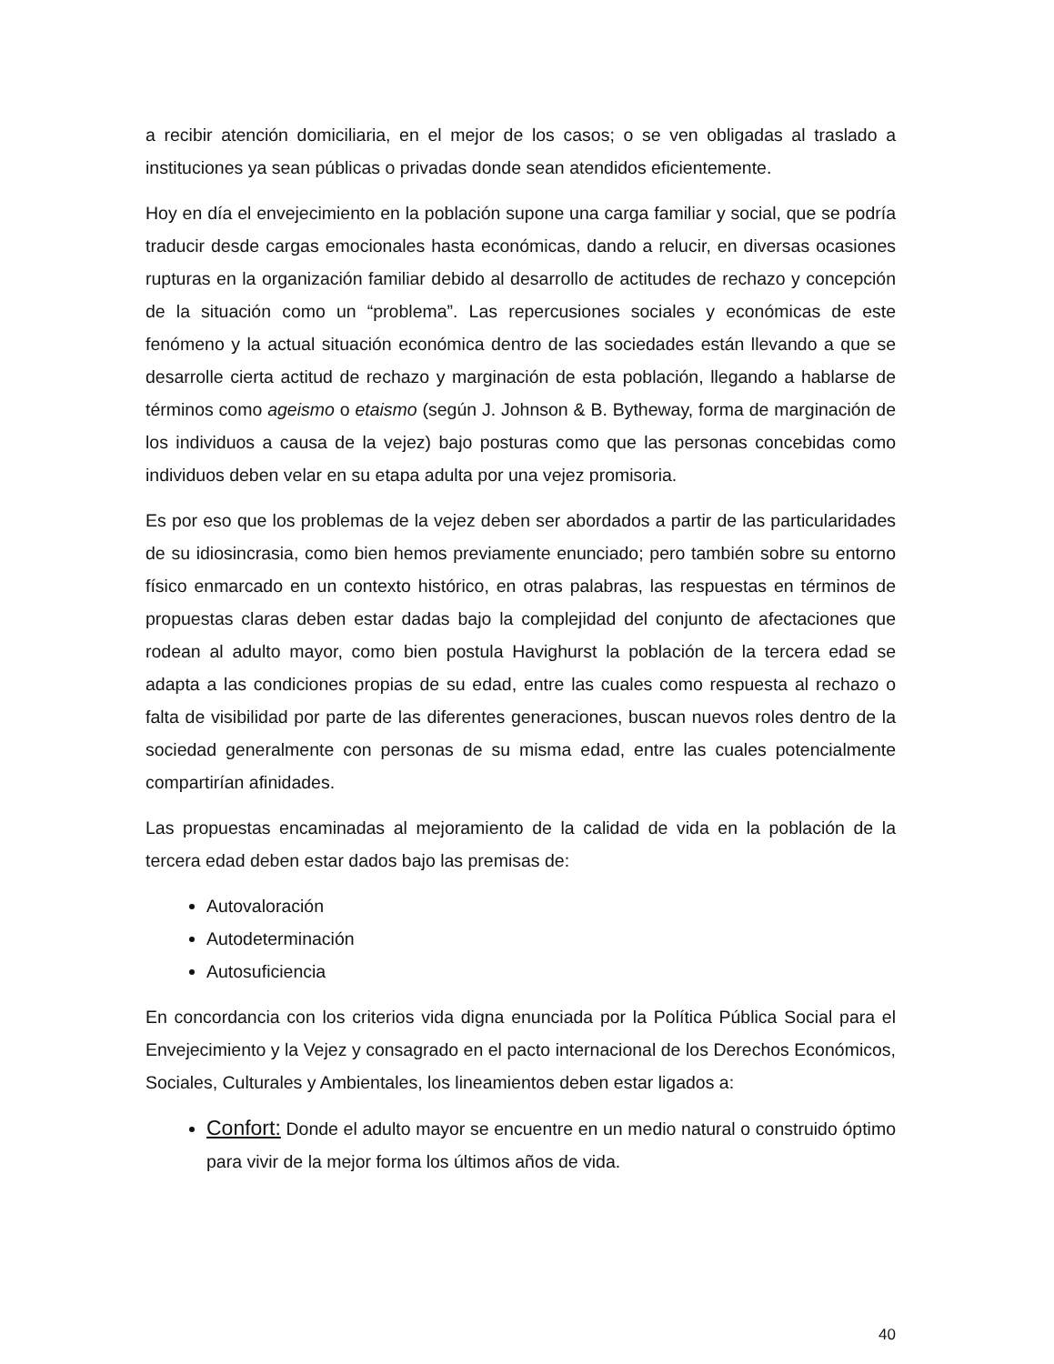a recibir atención domiciliaria, en el mejor de los casos; o se ven obligadas al traslado a instituciones ya sean públicas o privadas donde sean atendidos eficientemente.
Hoy en día el envejecimiento en la población supone una carga familiar y social, que se podría traducir desde cargas emocionales hasta económicas, dando a relucir, en diversas ocasiones rupturas en la organización familiar debido al desarrollo de actitudes de rechazo y concepción de la situación como un “problema”. Las repercusiones sociales y económicas de este fenómeno y la actual situación económica dentro de las sociedades están llevando a que se desarrolle cierta actitud de rechazo y marginación de esta población, llegando a hablarse de términos como ageismo o etaismo (según J. Johnson & B. Bytheway, forma de marginación de los individuos a causa de la vejez) bajo posturas como que las personas concebidas como individuos deben velar en su etapa adulta por una vejez promisoria.
Es por eso que los problemas de la vejez deben ser abordados a partir de las particularidades de su idiosincrasia, como bien hemos previamente enunciado; pero también sobre su entorno físico enmarcado en un contexto histórico, en otras palabras, las respuestas en términos de propuestas claras deben estar dadas bajo la complejidad del conjunto de afectaciones que rodean al adulto mayor, como bien postula Havighurst la población de la tercera edad se adapta a las condiciones propias de su edad, entre las cuales como respuesta al rechazo o falta de visibilidad por parte de las diferentes generaciones, buscan nuevos roles dentro de la sociedad generalmente con personas de su misma edad, entre las cuales potencialmente compartirían afinidades.
Las propuestas encaminadas al mejoramiento de la calidad de vida en la población de la tercera edad deben estar dados bajo las premisas de:
Autovaloración
Autodeterminación
Autosuficiencia
En concordancia con los criterios vida digna enunciada por la Política Pública Social para el Envejecimiento y la Vejez y consagrado en el pacto internacional de los Derechos Económicos, Sociales, Culturales y Ambientales, los lineamientos deben estar ligados a:
Confort: Donde el adulto mayor se encuentre en un medio natural o construido óptimo para vivir de la mejor forma los últimos años de vida.
40